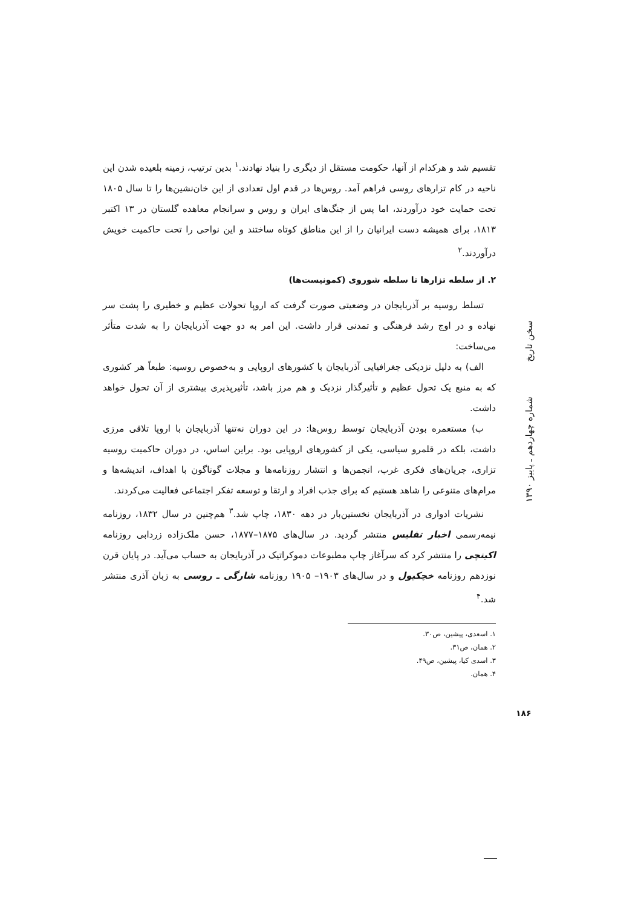تقسیم شد و هرکدام از آنها، حکومت مستقل از دیگری را بنیاد نهادند.<sup>۱</sup> بدین ترتیب، زمینه بلعیده شدن این ناحیه در کام تزارهای روسی فراهم آمد. روس‌ها در قدم اول تعدادی از این خان‌نشین‌ها را تا سال ۱۸۰۵ تحت حمایت خود درآوردند، اما پس از جنگ‌های ایران و روس و سرانجام معاهده گلستان در ۱۳ اکتبر ۱۸۱۳، برای همیشه دست ایرانیان را از این مناطق کوتاه ساختند و این نواحی را تحت حاکمیت خویش درآوردند.<sup>۲</sup>
۲. از سلطه تزارها تا سلطه شوروی (کمونیست‌ها)
تسلط روسیه بر آذربایجان در وضعیتی صورت گرفت که اروپا تحولات عظیم و خطیری را پشت سر نهاده و در اوج رشد فرهنگی و تمدنی قرار داشت. این امر به دو جهت آذربایجان را به شدت متأثر می‌ساخت:
الف) به دلیل نزدیکی جغرافیایی آذربایجان با کشورهای اروپایی و به‌خصوص روسیه: طبعاً هر کشوری که به منبع یک تحول عظیم و تأثیرگذار نزدیک و هم مرز باشد، تأثیرپذیری بیشتری از آن تحول خواهد داشت.
ب) مستعمره بودن آذربایجان توسط روس‌ها: در این دوران نه‌تنها آذربایجان با اروپا تلاقی مرزی داشت، بلکه در قلمرو سیاسی، یکی از کشورهای اروپایی بود. براین اساس، در دوران حاکمیت روسیه تزاری، جریان‌های فکری غرب، انجمن‌ها و انتشار روزنامه‌ها و مجلات گوناگون با اهداف، اندیشه‌ها و مرام‌های متنوعی را شاهد هستیم که برای جذب افراد و ارتقا و توسعه تفکر اجتماعی فعالیت می‌کردند.
نشریات ادواری در آذربایجان نخستین‌بار در دهه ۱۸۳۰، چاپ شد.<sup>۳</sup> هم‌چنین در سال ۱۸۳۲، روزنامه نیمه‌رسمی اخبار تفلیس منتشر گردید. در سال‌های ۱۸۷۵–۱۸۷۷، حسن ملک‌زاده زردابی روزنامه اکینچی را منتشر کرد که سرآغاز چاپ مطبوعات دموکراتیک در آذربایجان به حساب می‌آید. در پایان قرن نوزدهم روزنامه خچکیول و در سال‌های ۱۹۰۳– ۱۹۰۵ روزنامه شارگی ـ روسی به زبان آذری منتشر شد.<sup>۴</sup>
۱. اسعدی، پیشین، ص۳۰.
۲. همان، ص۳۱.
۳. اسدی کیا، پیشین، ص۴۹.
۴. همان.
سخن تاریخ شماره چهاردهم ـ پاییز ۱۳۹۰
۱۸۶